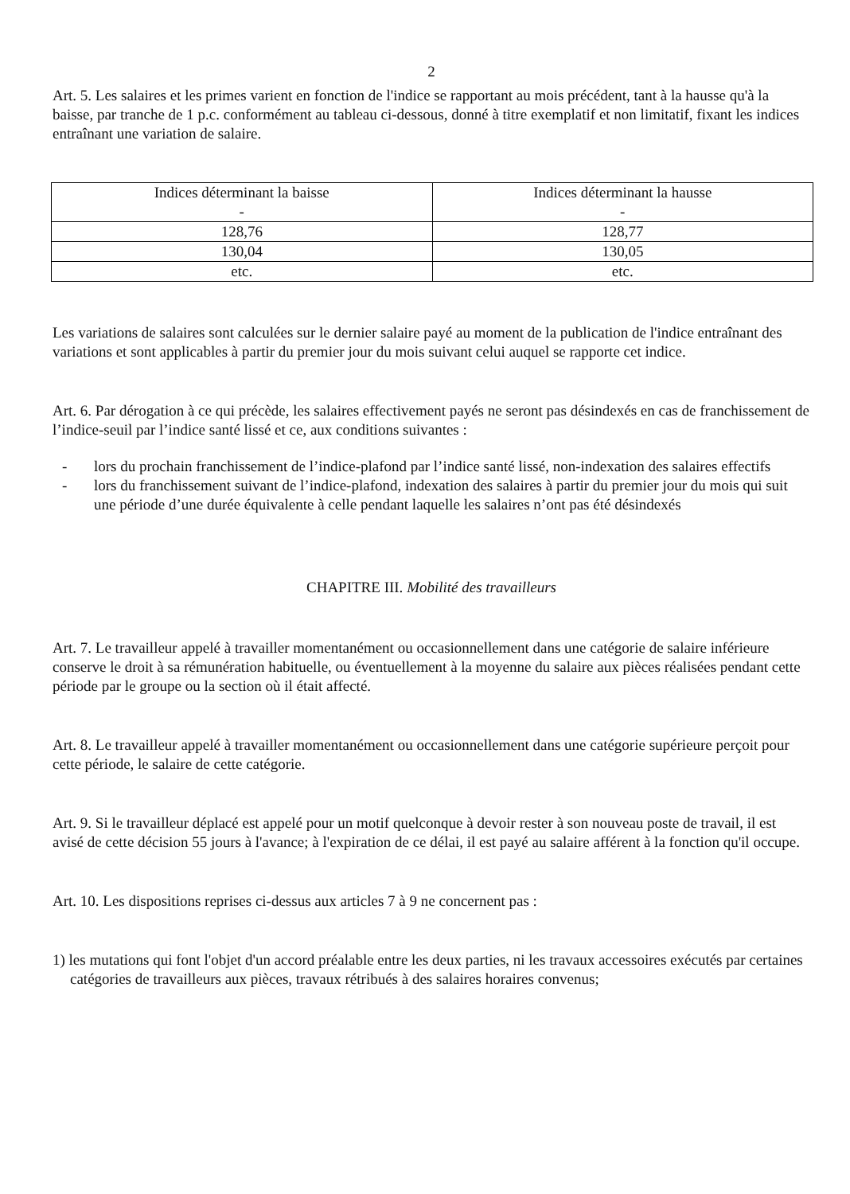2
Art. 5. Les salaires et les primes varient en fonction de l'indice se rapportant au mois précédent, tant à la hausse qu'à la baisse, par tranche de 1 p.c. conformément au tableau ci-dessous, donné à titre exemplatif et non limitatif, fixant les indices entraînant une variation de salaire.
| Indices déterminant la baisse - | Indices déterminant la hausse - |
| 128,76 | 128,77 |
| 130,04 | 130,05 |
| etc. | etc. |
Les variations de salaires sont calculées sur le dernier salaire payé au moment de la publication de l'indice entraînant des variations et sont applicables à partir du premier jour du mois suivant celui auquel se rapporte cet indice.
Art. 6. Par dérogation à ce qui précède, les salaires effectivement payés ne seront pas désindexés en cas de franchissement de l’indice-seuil par l’indice santé lissé et ce, aux conditions suivantes :
- lors du prochain franchissement de l’indice-plafond par l’indice santé lissé, non-indexation des salaires effectifs
- lors du franchissement suivant de l’indice-plafond, indexation des salaires à partir du premier jour du mois qui suit une période d’une durée équivalente à celle pendant laquelle les salaires n’ont pas été désindexés
CHAPITRE III. Mobilité des travailleurs
Art. 7. Le travailleur appelé à travailler momentanément ou occasionnellement dans une catégorie de salaire inférieure conserve le droit à sa rémunération habituelle, ou éventuellement à la moyenne du salaire aux pièces réalisées pendant cette période par le groupe ou la section où il était affecté.
Art. 8. Le travailleur appelé à travailler momentanément ou occasionnellement dans une catégorie supérieure perçoit pour cette période, le salaire de cette catégorie.
Art. 9. Si le travailleur déplacé est appelé pour un motif quelconque à devoir rester à son nouveau poste de travail, il est avisé de cette décision 55 jours à l'avance; à l'expiration de ce délai, il est payé au salaire afférent à la fonction qu'il occupe.
Art. 10. Les dispositions reprises ci-dessus aux articles 7 à 9 ne concernent pas :
1) les mutations qui font l'objet d'un accord préalable entre les deux parties, ni les travaux accessoires exécutés par certaines catégories de travailleurs aux pièces, travaux rétribués à des salaires horaires convenus;